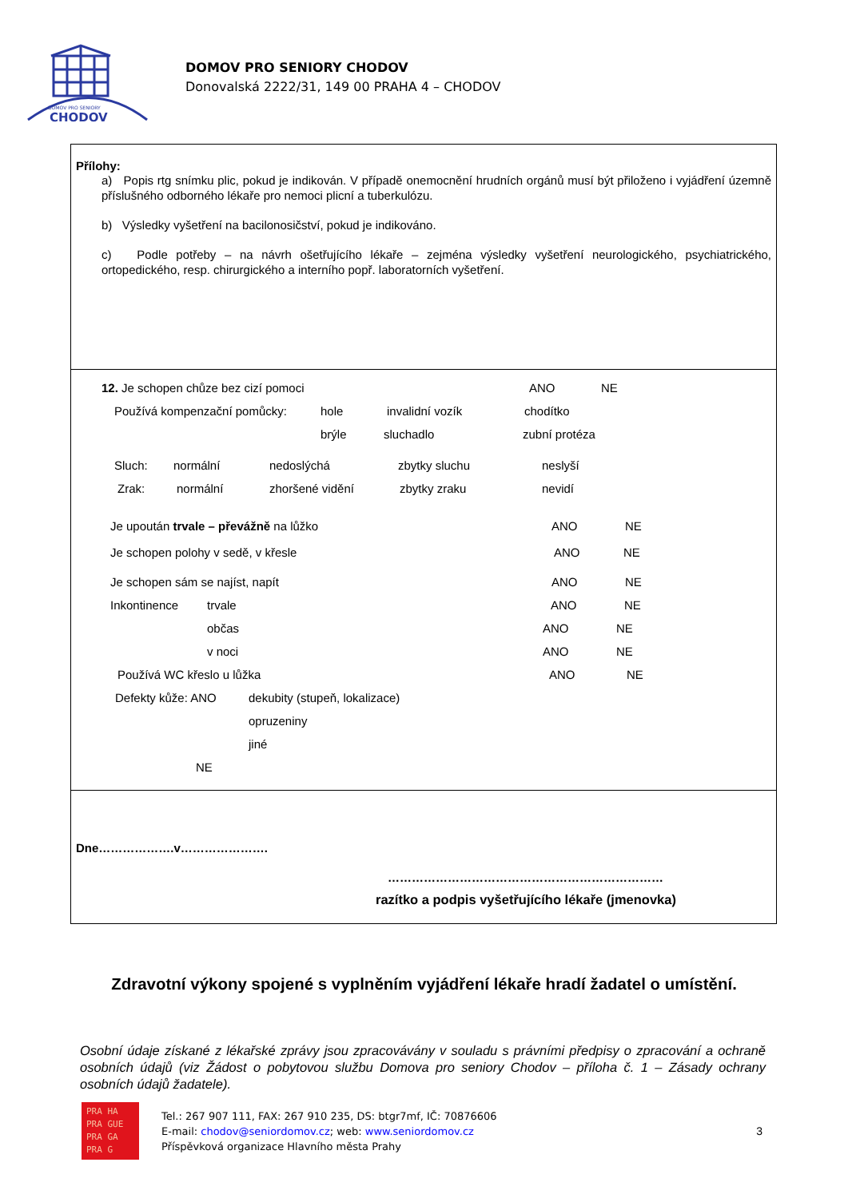DOMOV PRO SENIORY
CHODOV
DOMOV PRO SENIORY CHODOV
Donovalská 2222/31, 149 00 PRAHA 4 – CHODOV
Přílohy:
a) Popis rtg snímku plic, pokud je indikován. V případě onemocnění hrudních orgánů musí být přiloženo i vyjádření územně příslušného odborného lékaře pro nemoci plicní a tuberkulózu.
b) Výsledky vyšetření na bacilonosičství, pokud je indikováno.
c) Podle potřeby – na návrh ošetřujícího lékaře – zejména výsledky vyšetření neurologického, psychiatrického, ortopedického, resp. chirurgického a interního popř. laboratorních vyšetření.
12. Je schopen chůze bez cizí pomoci ANO NE
Používá kompenzační pomůcky: hole invalidní vozík chodítko
brýle sluchadlo zubní protéza
Sluch: normální nedoslýchá zbytky sluchu neslyší
Zrak: normální zhoršené vidění zbytky zraku nevidí
Je upoután trvale – převážně na lůžko ANO NE
Je schopen polohy v sedě, v křesle ANO NE
Je schopen sám se najíst, napít ANO NE
Inkontinence trvale ANO NE
občas ANO NE
v noci ANO NE
Používá WC křeslo u lůžka ANO NE
Defekty kůže: ANO dekubity (stupeň, lokalizace)
opruzeniny
jiné
NE
Dne……………….v………………….
……………………………………………………………
razítko a podpis vyšetřujícího lékaře (jmenovka)
Zdravotní výkony spojené s vyplněním vyjádření lékaře hradí žadatel o umístění.
Osobní údaje získané z lékařské zprávy jsou zpracovávány v souladu s právními předpisy o zpracování a ochraně osobních údajů (viz Žádost o pobytovou službu Domova pro seniory Chodov – příloha č. 1 – Zásady ochrany osobních údajů žadatele).
PRA HA
PRA GUE
PRA GA
PRA G
Tel.: 267 907 111, FAX: 267 910 235, DS: btgr7mf, IČ: 70876606
E-mail: chodov@seniordomov.cz; web: www.seniordomov.cz
Příspěvková organizace Hlavního města Prahy
3